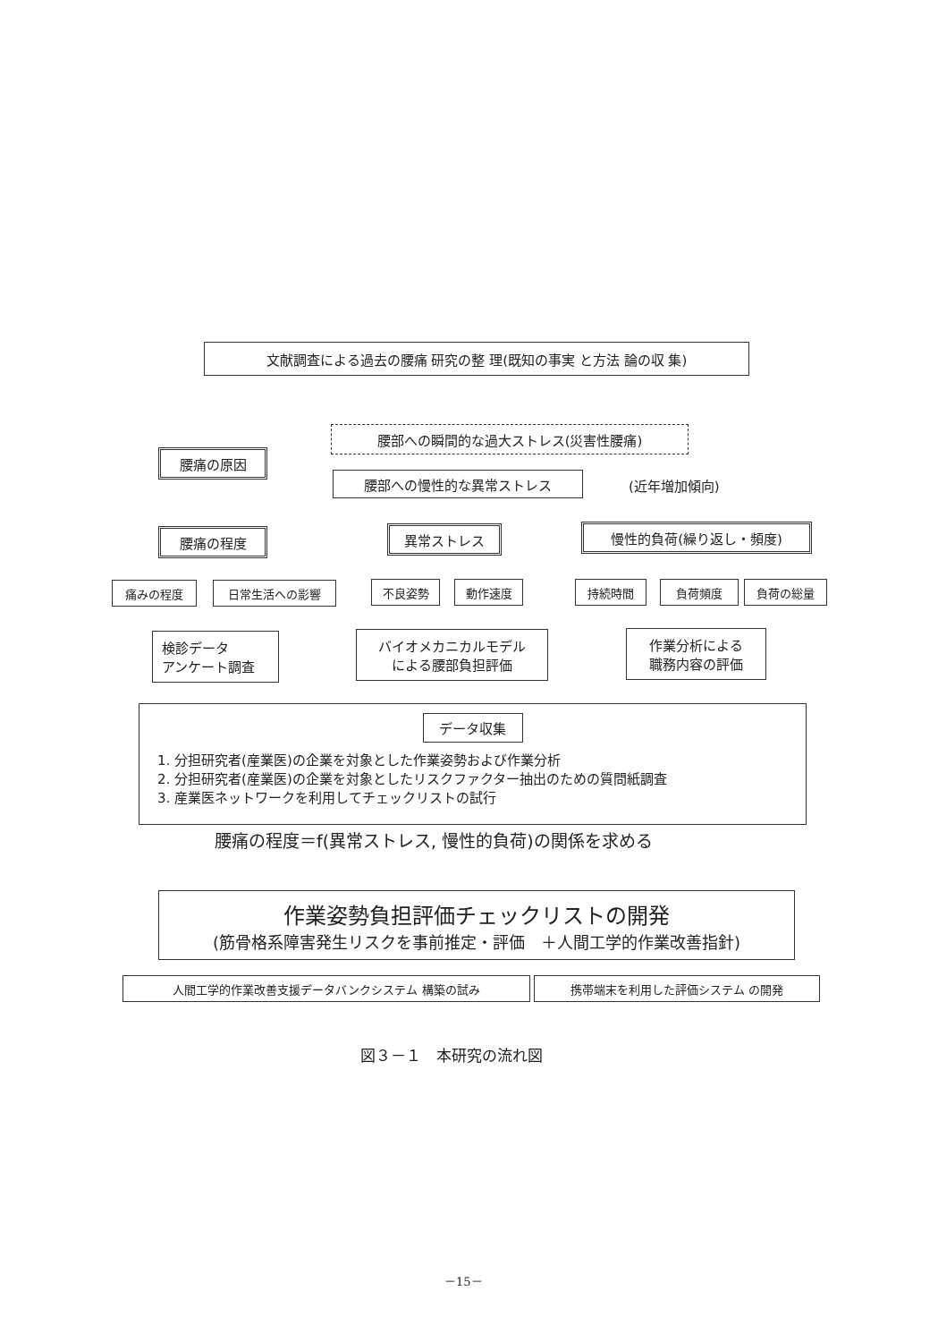文献調査による過去の腰痛 研究の整 理(既知の事実 と方法 論の収 集)
腰部への瞬間的な過大ストレス(災害性腰痛)
腰痛の原因
腰部への慢性的な異常ストレス (近年増加傾向)
腰痛の程度 異常ストレス 慢性的負荷(繰り返し・頻度)
痛みの程度 日常生活への影響 不良姿勢 動作速度 持続時間 負荷頻度 負荷の総量
検診データ
アンケート調査
バイオメカニカルモデル
による腰部負担評価
作業分析による
職務内容の評価
データ収集
1. 分担研究者(産業医)の企業を対象とした作業姿勢および作業分析
2. 分担研究者(産業医)の企業を対象としたリスクファクター抽出のための質問紙調査
3. 産業医ネットワークを利用してチェックリストの試行
腰痛の程度＝f(異常ストレス, 慢性的負荷)の関係を求める
作業姿勢負担評価チェックリストの開発
(筋骨格系障害発生リスクを事前推定・評価　＋人間工学的作業改善指針)
人間工学的作業改善支援データバンクシステム 構築の試み 携帯端末を利用した評価システム の開発
図３－１　本研究の流れ図
－15－